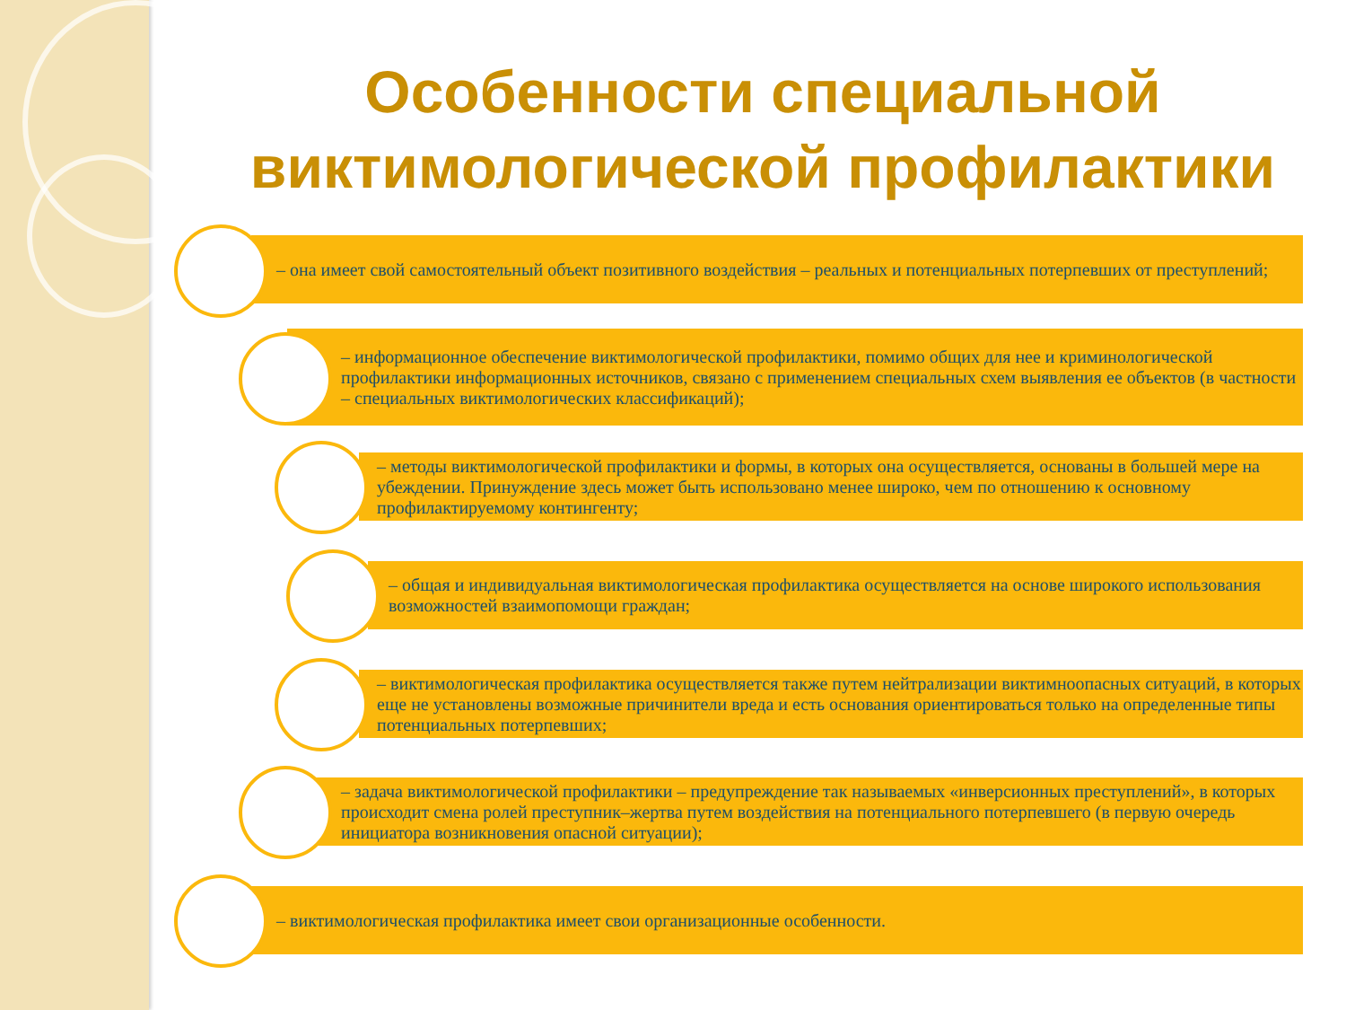Особенности специальной виктимологической профилактики
– она имеет свой самостоятельный объект позитивного воздействия – реальных и потенциальных потерпевших от преступлений;
– информационное обеспечение виктимологической профилактики, помимо общих для нее и криминологической профилактики информационных источников, связано с применением специальных схем выявления ее объектов (в частности – специальных виктимологических классификаций);
– методы виктимологической профилактики и формы, в которых она осуществляется, основаны в большей мере на убеждении. Принуждение здесь может быть использовано менее широко, чем по отношению к основному профилактируемому контингенту;
– общая и индивидуальная виктимологическая профилактика осуществляется на основе широкого использования возможностей взаимопомощи граждан;
– виктимологическая профилактика осуществляется также путем нейтрализации виктимноопасных ситуаций, в которых еще не установлены возможные причинители вреда и есть основания ориентироваться только на определенные типы потенциальных потерпевших;
– задача виктимологической профилактики – предупреждение так называемых «инверсионных преступлений», в которых происходит смена ролей преступник–жертва путем воздействия на потенциального потерпевшего (в первую очередь инициатора возникновения опасной ситуации);
– виктимологическая профилактика имеет свои организационные особенности.